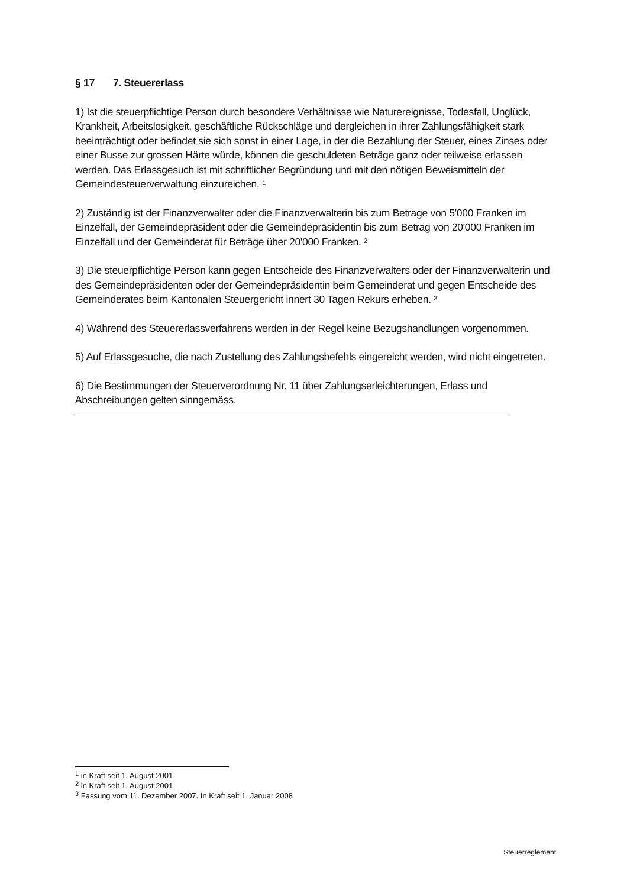§ 17 7. Steuererlass
1) Ist die steuerpflichtige Person durch besondere Verhältnisse wie Naturereignisse, Todesfall, Unglück, Krankheit, Arbeitslosigkeit, geschäftliche Rückschläge und dergleichen in ihrer Zahlungsfähigkeit stark beeinträchtigt oder befindet sie sich sonst in einer Lage, in der die Bezahlung der Steuer, eines Zinses oder einer Busse zur grossen Härte würde, können die geschuldeten Beträge ganz oder teilweise erlassen werden. Das Erlassgesuch ist mit schriftlicher Begründung und mit den nötigen Beweismitteln der Gemeindesteuerverwaltung einzureichen. <sup>1</sup>
2) Zuständig ist der Finanzverwalter oder die Finanzverwalterin bis zum Betrage von 5'000 Franken im Einzelfall, der Gemeindepräsident oder die Gemeindepräsidentin bis zum Betrag von 20'000 Franken im Einzelfall und der Gemeinderat für Beträge über 20'000 Franken. <sup>2</sup>
3) Die steuerpflichtige Person kann gegen Entscheide des Finanzverwalters oder der Finanzverwalterin und des Gemeindepräsidenten oder der Gemeindepräsidentin beim Gemeinderat und gegen Entscheide des Gemeinderates beim Kantonalen Steuergericht innert 30 Tagen Rekurs erheben. <sup>3</sup>
4) Während des Steuererlassverfahrens werden in der Regel keine Bezugshandlungen vorgenommen.
5) Auf Erlassgesuche, die nach Zustellung des Zahlungsbefehls eingereicht werden, wird nicht eingetreten.
6) Die Bestimmungen der Steuerverordnung Nr. 11 über Zahlungserleichterungen, Erlass und Abschreibungen gelten sinngemäss.
<sup>1</sup> in Kraft seit 1. August 2001
<sup>2</sup> in Kraft seit 1. August 2001
<sup>3</sup> Fassung vom 11. Dezember 2007. In Kraft seit 1. Januar 2008
Steuerreglement